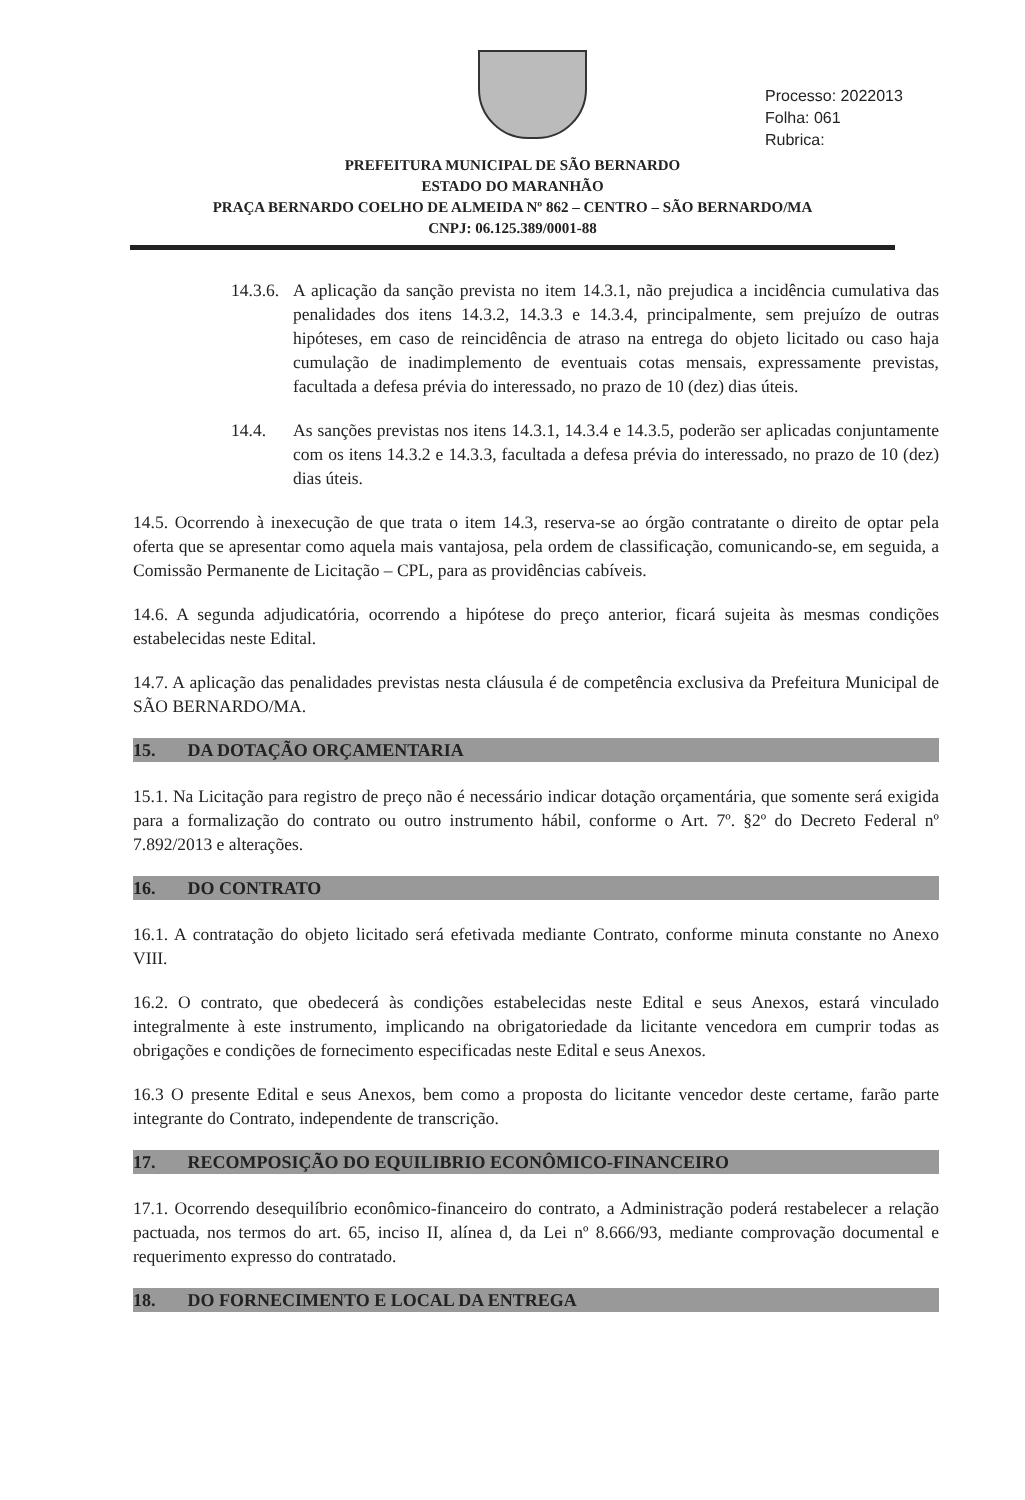Processo: 2022013
Folha: 061
Rubrica:
PREFEITURA MUNICIPAL DE SÃO BERNARDO
ESTADO DO MARANHÃO
PRAÇA BERNARDO COELHO DE ALMEIDA Nº 862 – CENTRO – SÃO BERNARDO/MA
CNPJ: 06.125.389/0001-88
14.3.6.
A aplicação da sanção prevista no item 14.3.1, não prejudica a incidência cumulativa das penalidades dos itens 14.3.2, 14.3.3 e 14.3.4, principalmente, sem prejuízo de outras hipóteses, em caso de reincidência de atraso na entrega do objeto licitado ou caso haja cumulação de inadimplemento de eventuais cotas mensais, expressamente previstas, facultada a defesa prévia do interessado, no prazo de 10 (dez) dias úteis.
14.4. As sanções previstas nos itens 14.3.1, 14.3.4 e 14.3.5, poderão ser aplicadas conjuntamente com os itens 14.3.2 e 14.3.3, facultada a defesa prévia do interessado, no prazo de 10 (dez) dias úteis.
14.5. Ocorrendo à inexecução de que trata o item 14.3, reserva-se ao órgão contratante o direito de optar pela oferta que se apresentar como aquela mais vantajosa, pela ordem de classificação, comunicando-se, em seguida, a Comissão Permanente de Licitação – CPL, para as providências cabíveis.
14.6. A segunda adjudicatória, ocorrendo a hipótese do preço anterior, ficará sujeita às mesmas condições estabelecidas neste Edital.
14.7. A aplicação das penalidades previstas nesta cláusula é de competência exclusiva da Prefeitura Municipal de SÃO BERNARDO/MA.
15. DA DOTAÇÃO ORÇAMENTARIA
15.1. Na Licitação para registro de preço não é necessário indicar dotação orçamentária, que somente será exigida para a formalização do contrato ou outro instrumento hábil, conforme o Art. 7º. §2º do Decreto Federal nº 7.892/2013 e alterações.
16. DO CONTRATO
16.1. A contratação do objeto licitado será efetivada mediante Contrato, conforme minuta constante no Anexo VIII.
16.2. O contrato, que obedecerá às condições estabelecidas neste Edital e seus Anexos, estará vinculado integralmente à este instrumento, implicando na obrigatoriedade da licitante vencedora em cumprir todas as obrigações e condições de fornecimento especificadas neste Edital e seus Anexos.
16.3 O presente Edital e seus Anexos, bem como a proposta do licitante vencedor deste certame, farão parte integrante do Contrato, independente de transcrição.
17. RECOMPOSIÇÃO DO EQUILIBRIO ECONÔMICO-FINANCEIRO
17.1. Ocorrendo desequilíbrio econômico-financeiro do contrato, a Administração poderá restabelecer a relação pactuada, nos termos do art. 65, inciso II, alínea d, da Lei nº 8.666/93, mediante comprovação documental e requerimento expresso do contratado.
18. DO FORNECIMENTO E LOCAL DA ENTREGA